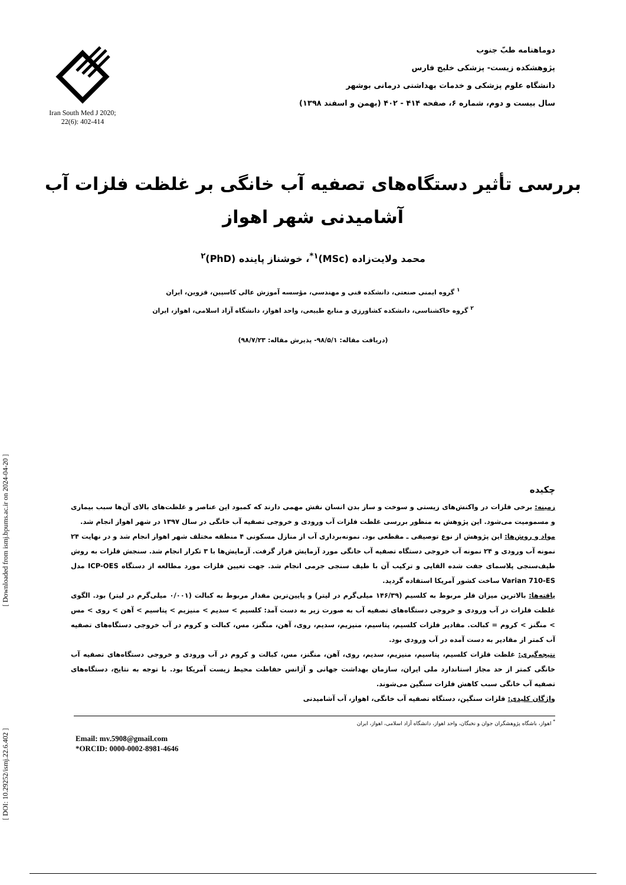[ DOI: 10.29252/ismj.22.6.402 ] [ Downloaded from ismj.bpums.ac.ir on 2024-04-20 ]
Iran South Med J 2020; 22(6): 402-414
دوماهنامه طبّ جنوب
پژوهشکده زیست- پزشکی خلیج فارس
دانشگاه علوم پزشکی و خدمات بهداشتی درمانی بوشهر
سال بیست و دوم، شماره ۶، صفحه ۴۱۴ - ۴۰۲ (بهمن و اسفند ۱۳۹۸)
بررسی تأثیر دستگاه‌های تصفیه آب خانگی بر غلظت فلزات آب
آشامیدنی شهر اهواز
محمد ولایت‌زاده (MSc)<sup>۱*</sup>، خوشناز پاینده (PhD)<sup>۲</sup>
<sup>۱</sup> گروه ایمنی صنعتی، دانشکده فنی و مهندسی، مؤسسه آموزش عالی کاسپین، قزوین، ایران
<sup>۲</sup> گروه خاکشناسی، دانشکده کشاورزی و منابع طبیعی، واحد اهواز، دانشگاه آزاد اسلامی، اهواز، ایران
(دریافت مقاله: ۹۸/۵/۱- پذیرش مقاله: ۹۸/۷/۲۳)
چکیده
زمینه: برخی فلزات در واکنش‌های زیستی و سوخت و ساز بدن انسان نقش مهمی دارند که کمبود این عناصر و غلظت‌های بالای آن‌ها سبب بیماری و مسمومیت می‌شود. این پژوهش به منظور بررسی غلظت فلزات آب ورودی و خروجی تصفیه آب خانگی در سال ۱۳۹۷ در شهر اهواز انجام شد.
مواد و روش‌ها: این پژوهش از نوع توصیفی ـ مقطعی بود. نمونه‌برداری آب از منازل مسکونی ۴ منطقه مختلف شهر اهواز انجام شد و در نهایت ۲۴ نمونه آب ورودی و ۲۴ نمونه آب خروجی دستگاه تصفیه آب خانگی مورد آزمایش قرار گرفت. آزمایش‌ها با ۳ تکرار انجام شد. سنجش فلزات به روش طیف‌سنجی پلاسمای جفت شده القایی و ترکیب آن با طیف سنجی جرمی انجام شد. جهت تعیین فلزات مورد مطالعه از دستگاه ICP-OES مدل Varian 710-ES ساخت کشور آمریکا استفاده گردید.
یافته‌ها: بالاترین میزان فلز مربوط به کلسیم (۱۴۶/۳۹ میلی‌گرم در لیتر) و پایین‌ترین مقدار مربوط به کبالت (۰/۰۰۱ میلی‌گرم در لیتر) بود. الگوی غلظت فلزات در آب ورودی و خروجی دستگاه‌های تصفیه آب به صورت زیر به دست آمد: کلسیم > سدیم > منیزیم > پتاسیم > آهن > روی > مس > منگنز > کروم = کبالت. مقادیر فلزات کلسیم، پتاسیم، منیزیم، سدیم، روی، آهن، منگنز، مس، کبالت و کروم در آب خروجی دستگاه‌های تصفیه آب کمتر از مقادیر به دست آمده در آب ورودی بود.
نتیجه‌گیری: غلظت فلزات کلسیم، پتاسیم، منیزیم، سدیم، روی، آهن، منگنز، مس، کبالت و کروم در آب ورودی و خروجی دستگاه‌های تصفیه آب خانگی کمتر از حد مجاز استاندارد ملی ایران، سازمان بهداشت جهانی و آژانس حفاظت محیط زیست آمریکا بود. با توجه به نتایج، دستگاه‌های تصفیه آب خانگی سبب کاهش فلزات سنگین می‌شوند.
واژگان کلیدی: فلزات سنگین، دستگاه تصفیه آب خانگی، اهواز، آب آشامیدنی
<sup>*</sup> اهواز، باشگاه پژوهشگران جوان و نخبگان، واحد اهواز، دانشگاه آزاد اسلامی، اهواز، ایران
Email: mv.5908@gmail.com
*ORCID: 0000-0002-8981-4646